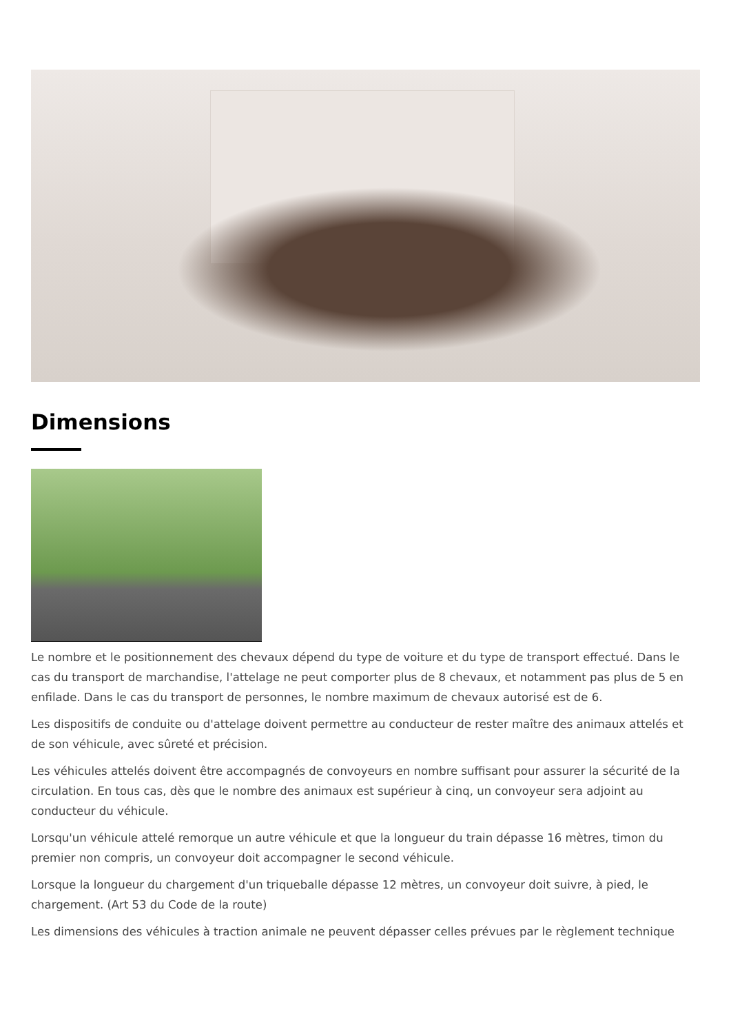Dimensions
Le nombre et le positionnement des chevaux dépend du type de voiture et du type de transport effectué. Dans le cas du transport de marchandise, l'attelage ne peut comporter plus de 8 chevaux, et notamment pas plus de 5 en enfilade. Dans le cas du transport de personnes, le nombre maximum de chevaux autorisé est de 6.
Les dispositifs de conduite ou d'attelage doivent permettre au conducteur de rester maître des animaux attelés et de son véhicule, avec sûreté et précision.
Les véhicules attelés doivent être accompagnés de convoyeurs en nombre suffisant pour assurer la sécurité de la circulation. En tous cas, dès que le nombre des animaux est supérieur à cinq, un convoyeur sera adjoint au conducteur du véhicule.
Lorsqu'un véhicule attelé remorque un autre véhicule et que la longueur du train dépasse 16 mètres, timon du premier non compris, un convoyeur doit accompagner le second véhicule.
Lorsque la longueur du chargement d'un triqueballe dépasse 12 mètres, un convoyeur doit suivre, à pied, le chargement. (Art 53 du Code de la route)
Les dimensions des véhicules à traction animale ne peuvent dépasser celles prévues par le règlement technique